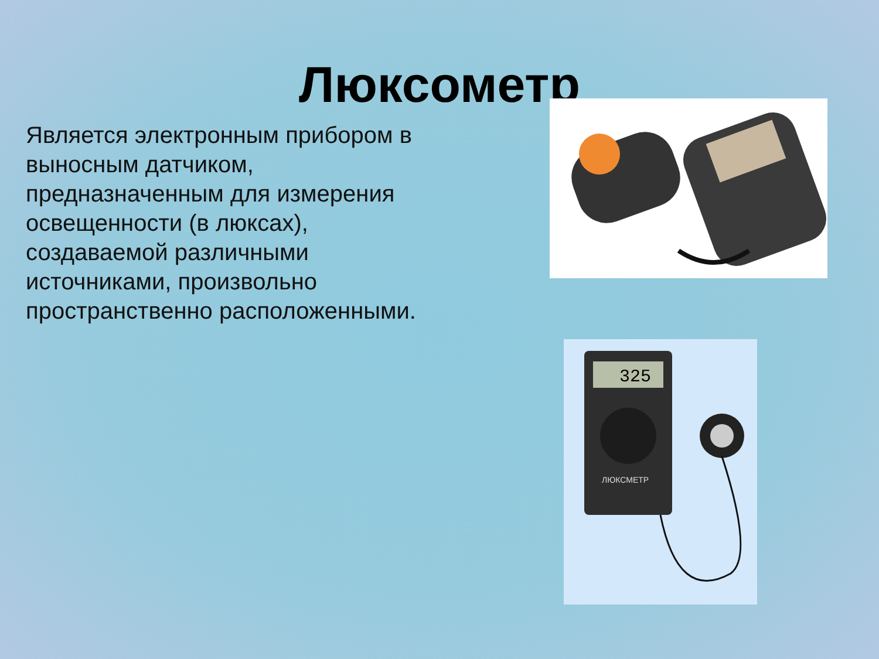Люксометр
Является электронным прибором в выносным датчиком, предназначенным для измерения освещенности (в люксах), создаваемой различными источниками, произвольно пространственно расположенными.
325
ЛЮКСМЕТР